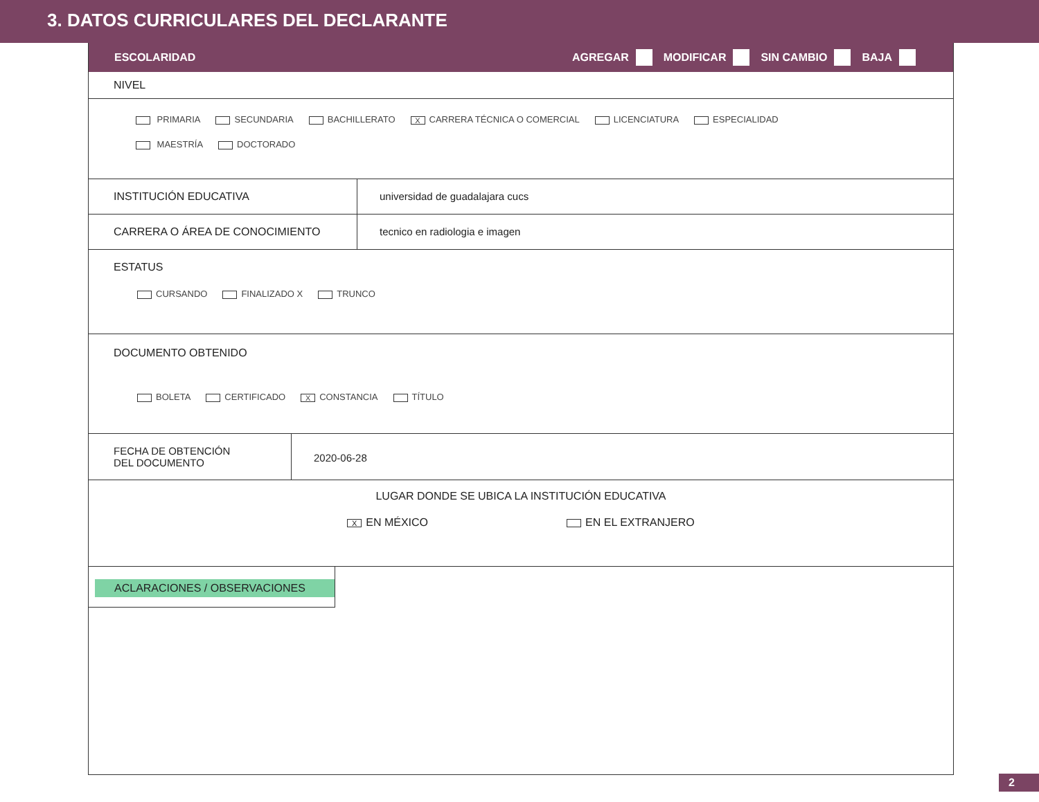3. DATOS CURRICULARES DEL DECLARANTE
ESCOLARIDAD
AGREGAR MODIFICAR SIN CAMBIO BAJA
NIVEL
PRIMARIA SECUNDARIA BACHILLERATO X CARRERA TÉCNICA O COMERCIAL LICENCIATURA ESPECIALIDAD
MAESTRÍA DOCTORADO
INSTITUCIÓN EDUCATIVA universidad de guadalajara cucs
CARRERA O ÁREA DE CONOCIMIENTO tecnico en radiologia e imagen
ESTATUS
CURSANDO FINALIZADO X TRUNCO
DOCUMENTO OBTENIDO
BOLETA CERTIFICADO X CONSTANCIA TÍTULO
FECHA DE OBTENCIÓN
DEL DOCUMENTO
2020-06-28
LUGAR DONDE SE UBICA LA INSTITUCIÓN EDUCATIVA
X EN MÉXICO EN EL EXTRANJERO
ACLARACIONES / OBSERVACIONES
2